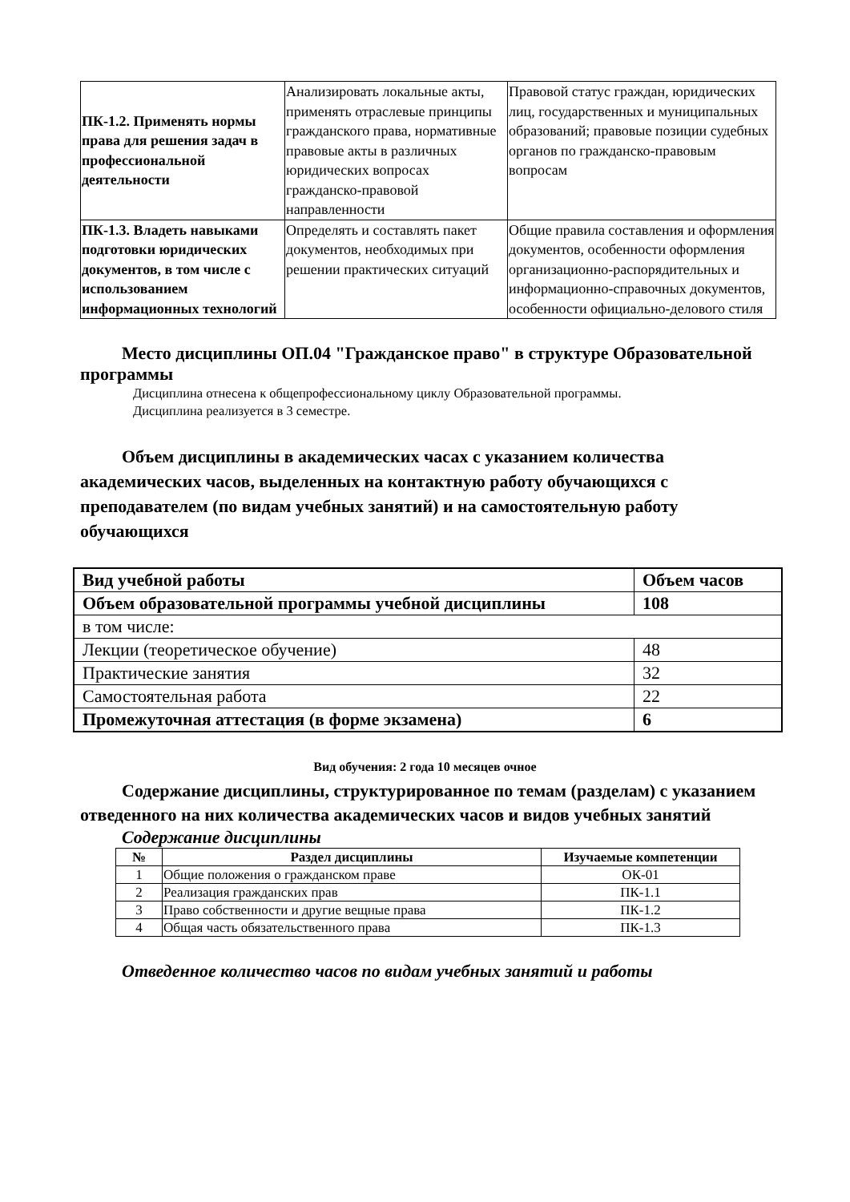| ПК-1.2. Применять нормы права для решения задач в профессиональной деятельности | Анализировать локальные акты, применять отраслевые принципы гражданского права, нормативные правовые акты в различных юридических вопросах гражданско-правовой направленности | Правовой статус граждан, юридических лиц, государственных и муниципальных образований; правовые позиции судебных органов по гражданско-правовым вопросам |
| ПК-1.3. Владеть навыками подготовки юридических документов, в том числе с использованием информационных технологий | Определять и составлять пакет документов, необходимых при решении практических ситуаций | Общие правила составления и оформления документов, особенности оформления организационно-распорядительных и информационно-справочных документов, особенности официально-делового стиля |
Место дисциплины ОП.04 "Гражданское право" в структуре Образовательной программы
Дисциплина отнесена к общепрофессиональному циклу Образовательной программы.
Дисциплина реализуется в 3 семестре.
Объем дисциплины в академических часах с указанием количества академических часов, выделенных на контактную работу обучающихся с преподавателем (по видам учебных занятий) и на самостоятельную работу обучающихся
| Вид учебной работы | Объем часов |
| Объем образовательной программы учебной дисциплины | 108 |
| в том числе: | |
| Лекции (теоретическое обучение) | 48 |
| Практические занятия | 32 |
| Самостоятельная работа | 22 |
| Промежуточная аттестация (в форме экзамена) | 6 |
Вид обучения: 2 года 10 месяцев очное
Содержание дисциплины, структурированное по темам (разделам) с указанием отведенного на них количества академических часов и видов учебных занятий
Содержание дисциплины
| № | Раздел дисциплины | Изучаемые компетенции |
| --- | --- | --- |
| 1 | Общие положения о гражданском праве | ОК-01 |
| 2 | Реализация гражданских прав | ПК-1.1 |
| 3 | Право собственности и другие вещные права | ПК-1.2 |
| 4 | Общая часть обязательственного права | ПК-1.3 |
Отведенное количество часов по видам учебных занятий и работы